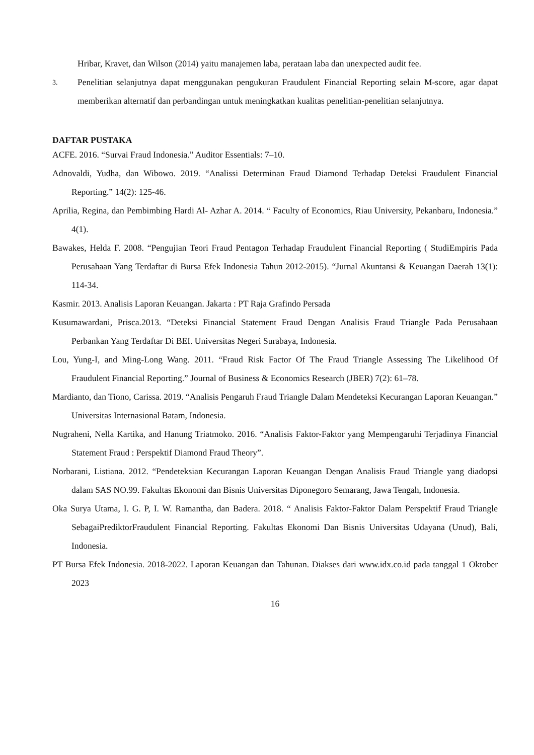Hribar, Kravet, dan Wilson (2014) yaitu manajemen laba, perataan laba dan unexpected audit fee.
3. Penelitian selanjutnya dapat menggunakan pengukuran Fraudulent Financial Reporting selain M-score, agar dapat memberikan alternatif dan perbandingan untuk meningkatkan kualitas penelitian-penelitian selanjutnya.
DAFTAR PUSTAKA
ACFE. 2016. “Survai Fraud Indonesia.” Auditor Essentials: 7–10.
Adnovaldi, Yudha, dan Wibowo. 2019. “Analissi Determinan Fraud Diamond Terhadap Deteksi Fraudulent Financial Reporting.” 14(2): 125-46.
Aprilia, Regina, dan Pembimbing Hardi Al- Azhar A. 2014. “ Faculty of Economics, Riau University, Pekanbaru, Indonesia.” 4(1).
Bawakes, Helda F. 2008. “Pengujian Teori Fraud Pentagon Terhadap Fraudulent Financial Reporting ( StudiEmpiris Pada Perusahaan Yang Terdaftar di Bursa Efek Indonesia Tahun 2012-2015). “Jurnal Akuntansi & Keuangan Daerah 13(1): 114-34.
Kasmir. 2013. Analisis Laporan Keuangan. Jakarta : PT Raja Grafindo Persada
Kusumawardani, Prisca.2013. “Deteksi Financial Statement Fraud Dengan Analisis Fraud Triangle Pada Perusahaan Perbankan Yang Terdaftar Di BEI. Universitas Negeri Surabaya, Indonesia.
Lou, Yung-I, and Ming-Long Wang. 2011. “Fraud Risk Factor Of The Fraud Triangle Assessing The Likelihood Of Fraudulent Financial Reporting.” Journal of Business & Economics Research (JBER) 7(2): 61–78.
Mardianto, dan Tiono, Carissa. 2019. “Analisis Pengaruh Fraud Triangle Dalam Mendeteksi Kecurangan Laporan Keuangan.” Universitas Internasional Batam, Indonesia.
Nugraheni, Nella Kartika, and Hanung Triatmoko. 2016. “Analisis Faktor-Faktor yang Mempengaruhi Terjadinya Financial Statement Fraud : Perspektif Diamond Fraud Theory”.
Norbarani, Listiana. 2012. “Pendeteksian Kecurangan Laporan Keuangan Dengan Analisis Fraud Triangle yang diadopsi dalam SAS NO.99. Fakultas Ekonomi dan Bisnis Universitas Diponegoro Semarang, Jawa Tengah, Indonesia.
Oka Surya Utama, I. G. P, I. W. Ramantha, dan Badera. 2018. “ Analisis Faktor-Faktor Dalam Perspektif Fraud Triangle SebagaiPrediktorFraudulent Financial Reporting. Fakultas Ekonomi Dan Bisnis Universitas Udayana (Unud), Bali, Indonesia.
PT Bursa Efek Indonesia. 2018-2022. Laporan Keuangan dan Tahunan. Diakses dari www.idx.co.id pada tanggal 1 Oktober 2023
16